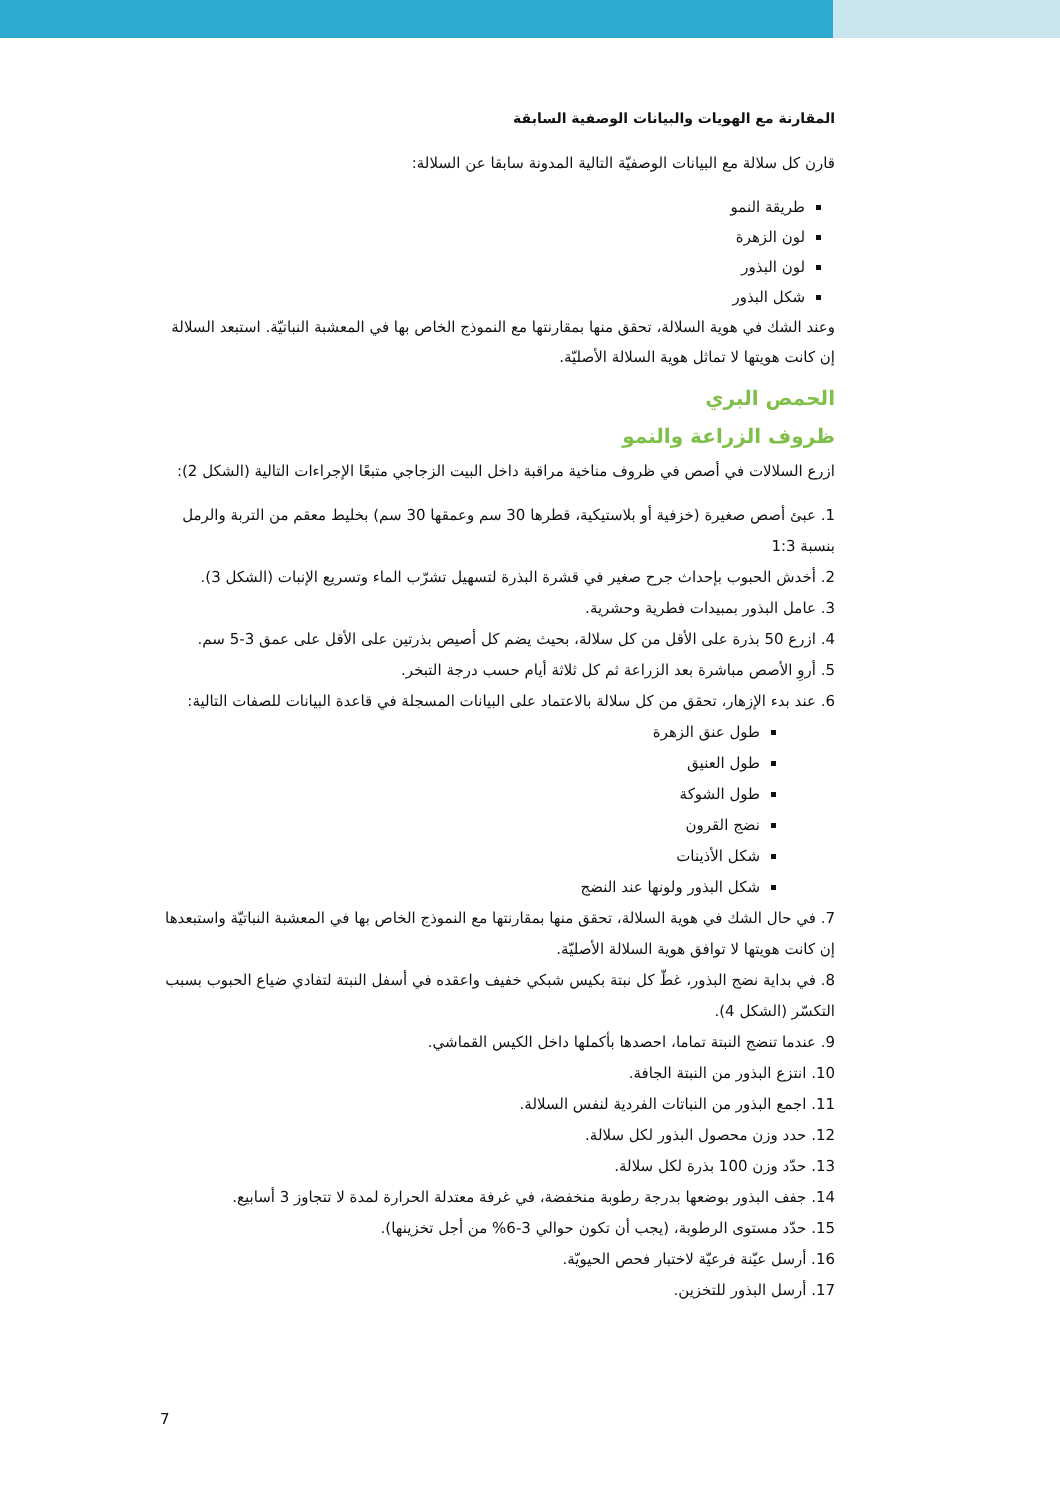المقارنة مع الهويات والبيانات الوصفية السابقة
قارن كل سلالة مع البيانات الوصفيّة التالية المدونة سابقا عن السلالة:
طريقة النمو
لون الزهرة
لون البذور
شكل البذور
وعند الشك في هوية السلالة، تحقق منها بمقارنتها مع النموذج الخاص بها في المعشبة النباتيّة. استبعد السلالة إن كانت هويتها لا تماثل هوية السلالة الأصليّة.
الحمص البري
ظروف الزراعة والنمو
ازرع السلالات في أصص في ظروف مناخية مراقبة داخل البيت الزجاجي متبعًا الإجراءات التالية (الشكل 2):
1. عبئ أصص صغيرة (خزفية أو بلاستيكية، قطرها 30 سم وعمقها 30 سم) بخليط معقم من التربة والرمل بنسبة 1:3
2. أخدش الحبوب بإحداث جرح صغير في قشرة البذرة لتسهيل تشرّب الماء وتسريع الإنبات (الشكل 3).
3. عامل البذور بمبيدات فطرية وحشرية.
4. ازرع 50 بذرة على الأقل من كل سلالة، بحيث يضم كل أصيص بذرتين على الأقل على عمق 3-5 سم.
5. أروِ الأصص مباشرة بعد الزراعة ثم كل ثلاثة أيام حسب درجة التبخر.
6. عند بدء الإزهار، تحقق من كل سلالة بالاعتماد على البيانات المسجلة في قاعدة البيانات للصفات التالية:
طول عنق الزهرة
طول العنيق
طول الشوكة
نضج القرون
شكل الأذينات
شكل البذور ولونها عند النضج
7. في حال الشك في هوية السلالة، تحقق منها بمقارنتها مع النموذج الخاص بها في المعشبة النباتيّة واستبعدها إن كانت هويتها لا توافق هوية السلالة الأصليّة.
8. في بداية نضج البذور، غطّ كل نبتة بكيس شبكي خفيف واعقده في أسفل النبتة لتفادي ضياع الحبوب بسبب التكسّر (الشكل 4).
9. عندما تنضج النبتة تماما، احصدها بأكملها داخل الكيس القماشي.
10. انتزع البذور من النبتة الجافة.
11. اجمع البذور من النباتات الفردية لنفس السلالة.
12. حدد وزن محصول البذور لكل سلالة.
13. حدّد وزن 100 بذرة لكل سلالة.
14. جفف البذور بوضعها بدرجة رطوبة منخفضة، في غرفة معتدلة الحرارة لمدة لا تتجاوز 3 أسابيع.
15. حدّد مستوى الرطوبة، (يجب أن تكون حوالي 3-6% من أجل تخزينها).
16. أرسل عيّنة فرعيّة لاختبار فحص الحيويّة.
17. أرسل البذور للتخزين.
7